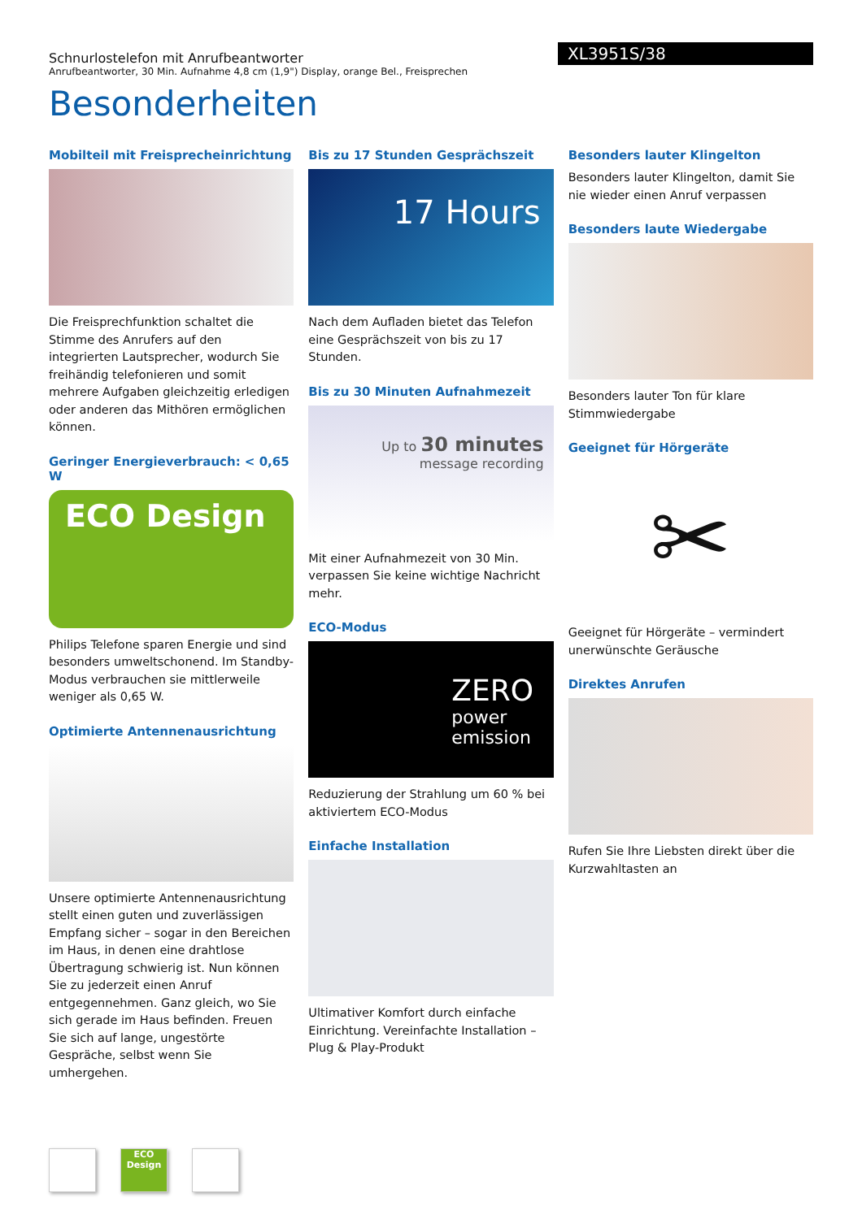Schnurlostelefon mit Anrufbeantworter
Anrufbeantworter, 30 Min. Aufnahme 4,8 cm (1,9") Display, orange Bel., Freisprechen
XL3951S/38
Besonderheiten
Mobilteil mit Freisprecheinrichtung
Die Freisprechfunktion schaltet die Stimme des Anrufers auf den integrierten Lautsprecher, wodurch Sie freihändig telefonieren und somit mehrere Aufgaben gleichzeitig erledigen oder anderen das Mithören ermöglichen können.
Geringer Energieverbrauch: < 0,65 W
ECO Design
Philips Telefone sparen Energie und sind besonders umweltschonend. Im Standby-Modus verbrauchen sie mittlerweile weniger als 0,65 W.
Optimierte Antennenausrichtung
Unsere optimierte Antennenausrichtung stellt einen guten und zuverlässigen Empfang sicher – sogar in den Bereichen im Haus, in denen eine drahtlose Übertragung schwierig ist. Nun können Sie zu jederzeit einen Anruf entgegennehmen. Ganz gleich, wo Sie sich gerade im Haus befinden. Freuen Sie sich auf lange, ungestörte Gespräche, selbst wenn Sie umhergehen.
Bis zu 17 Stunden Gesprächszeit
17 Hours
Nach dem Aufladen bietet das Telefon eine Gesprächszeit von bis zu 17 Stunden.
Bis zu 30 Minuten Aufnahmezeit
Up to 30 minutes
message recording
Mit einer Aufnahmezeit von 30 Min. verpassen Sie keine wichtige Nachricht mehr.
ECO-Modus
ZERO
power
emission
Reduzierung der Strahlung um 60 % bei aktiviertem ECO-Modus
Einfache Installation
Ultimativer Komfort durch einfache Einrichtung. Vereinfachte Installation – Plug & Play-Produkt
Besonders lauter Klingelton
Besonders lauter Klingelton, damit Sie nie wieder einen Anruf verpassen
Besonders laute Wiedergabe
Besonders lauter Ton für klare Stimmwiedergabe
Geeignet für Hörgeräte
✂
Geeignet für Hörgeräte – vermindert unerwünschte Geräusche
Direktes Anrufen
Rufen Sie Ihre Liebsten direkt über die Kurzwahltasten an
ECO Design